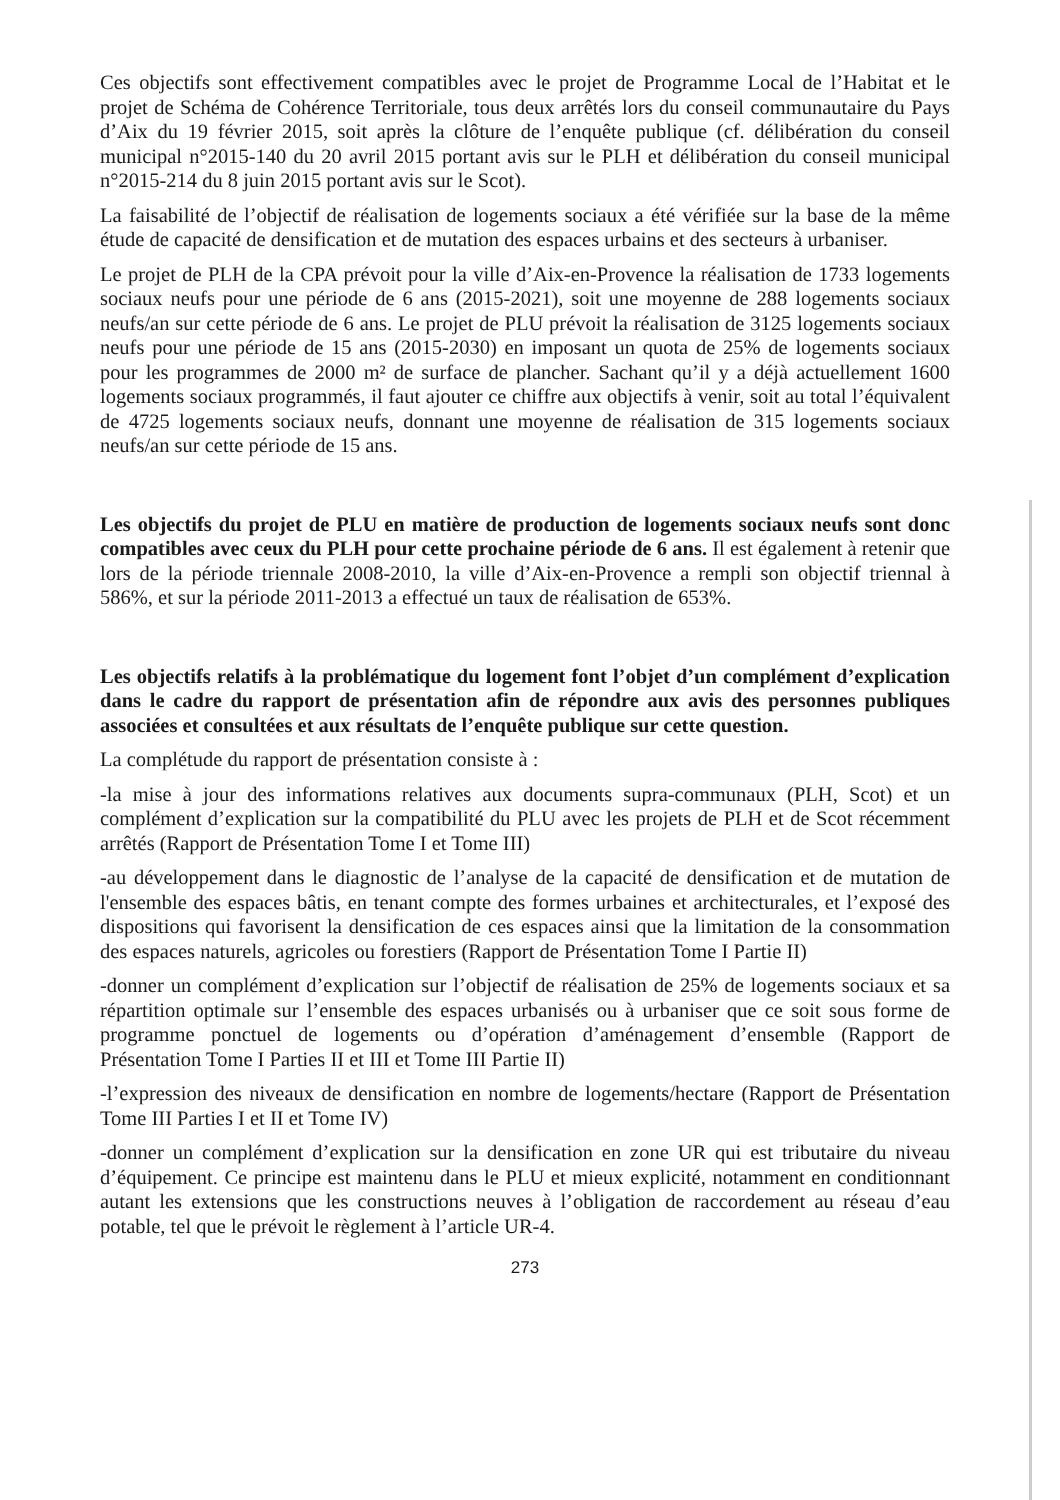Ces objectifs sont effectivement compatibles avec le projet de Programme Local de l’Habitat et le projet de Schéma de Cohérence Territoriale, tous deux arrêtés lors du conseil communautaire du Pays d’Aix du 19 février 2015, soit après la clôture de l’enquête publique (cf. délibération du conseil municipal n°2015-140 du 20 avril 2015 portant avis sur le PLH et délibération du conseil municipal n°2015-214 du 8 juin 2015 portant avis sur le Scot).
La faisabilité de l’objectif de réalisation de logements sociaux a été vérifiée sur la base de la même étude de capacité de densification et de mutation des espaces urbains et des secteurs à urbaniser.
Le projet de PLH de la CPA prévoit pour la ville d’Aix-en-Provence la réalisation de 1733 logements sociaux neufs pour une période de 6 ans (2015-2021), soit une moyenne de 288 logements sociaux neufs/an sur cette période de 6 ans. Le projet de PLU prévoit la réalisation de 3125 logements sociaux neufs pour une période de 15 ans (2015-2030) en imposant un quota de 25% de logements sociaux pour les programmes de 2000 m² de surface de plancher. Sachant qu’il y a déjà actuellement 1600 logements sociaux programmés, il faut ajouter ce chiffre aux objectifs à venir, soit au total l’équivalent de 4725 logements sociaux neufs, donnant une moyenne de réalisation de 315 logements sociaux neufs/an sur cette période de 15 ans.
Les objectifs du projet de PLU en matière de production de logements sociaux neufs sont donc compatibles avec ceux du PLH pour cette prochaine période de 6 ans. Il est également à retenir que lors de la période triennale 2008-2010, la ville d’Aix-en-Provence a rempli son objectif triennal à 586%, et sur la période 2011-2013 a effectué un taux de réalisation de 653%.
Les objectifs relatifs à la problématique du logement font l’objet d’un complément d’explication dans le cadre du rapport de présentation afin de répondre aux avis des personnes publiques associées et consultées et aux résultats de l’enquête publique sur cette question.
La complétude du rapport de présentation consiste à :
-la mise à jour des informations relatives aux documents supra-communaux (PLH, Scot) et un complément d’explication sur la compatibilité du PLU avec les projets de PLH et de Scot récemment arrêtés (Rapport de Présentation Tome I et Tome III)
-au développement dans le diagnostic de l’analyse de la capacité de densification et de mutation de l'ensemble des espaces bâtis, en tenant compte des formes urbaines et architecturales, et l’exposé des dispositions qui favorisent la densification de ces espaces ainsi que la limitation de la consommation des espaces naturels, agricoles ou forestiers (Rapport de Présentation Tome I Partie II)
-donner un complément d’explication sur l’objectif de réalisation de 25% de logements sociaux et sa répartition optimale sur l’ensemble des espaces urbanisés ou à urbaniser que ce soit sous forme de programme ponctuel de logements ou d’opération d’aménagement d’ensemble (Rapport de Présentation Tome I Parties II et III et Tome III Partie II)
-l’expression des niveaux de densification en nombre de logements/hectare (Rapport de Présentation Tome III Parties I et II et Tome IV)
-donner un complément d’explication sur la densification en zone UR qui est tributaire du niveau d’équipement. Ce principe est maintenu dans le PLU et mieux explicité, notamment en conditionnant autant les extensions que les constructions neuves à l’obligation de raccordement au réseau d’eau potable, tel que le prévoit le règlement à l’article UR-4.
273